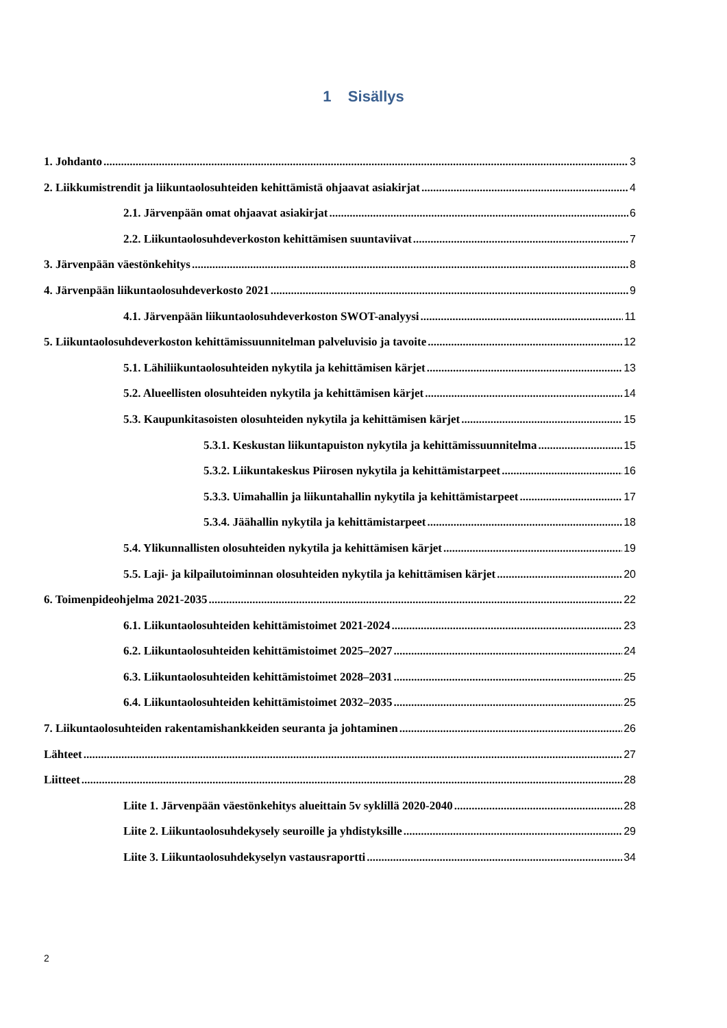1 Sisällys
1. Johdanto 3
2. Liikkumistrendit ja liikuntaolosuhteiden kehittämistä ohjaavat asiakirjat 4
2.1. Järvenpään omat ohjaavat asiakirjat 6
2.2. Liikuntaolosuhdeverkoston kehittämisen suuntaviivat 7
3. Järvenpään väestönkehitys 8
4. Järvenpään liikuntaolosuhdeverkosto 2021 9
4.1. Järvenpään liikuntaolosuhdeverkoston SWOT-analyysi 11
5. Liikuntaolosuhdeverkoston kehittämissuunnitelman palveluvisio ja tavoite 12
5.1. Lähiliikuntaolosuhteiden nykytila ja kehittämisen kärjet 13
5.2. Alueellisten olosuhteiden nykytila ja kehittämisen kärjet 14
5.3. Kaupunkitasoisten olosuhteiden nykytila ja kehittämisen kärjet 15
5.3.1. Keskustan liikuntapuiston nykytila ja kehittämissuunnitelma 15
5.3.2. Liikuntakeskus Piirosen nykytila ja kehittämistarpeet 16
5.3.3. Uimahallin ja liikuntahallin nykytila ja kehittämistarpeet 17
5.3.4. Jäähallin nykytila ja kehittämistarpeet 18
5.4. Ylikunnallisten olosuhteiden nykytila ja kehittämisen kärjet 19
5.5. Laji- ja kilpailutoiminnan olosuhteiden nykytila ja kehittämisen kärjet 20
6. Toimenpideohjelma 2021-2035 22
6.1. Liikuntaolosuhteiden kehittämistoimet 2021-2024 23
6.2. Liikuntaolosuhteiden kehittämistoimet 2025–2027 24
6.3. Liikuntaolosuhteiden kehittämistoimet 2028–2031 25
6.4. Liikuntaolosuhteiden kehittämistoimet 2032–2035 25
7. Liikuntaolosuhteiden rakentamishankkeiden seuranta ja johtaminen 26
Lähteet 27
Liitteet 28
Liite 1. Järvenpään väestönkehitys alueittain 5v syklillä 2020-2040 28
Liite 2. Liikuntaolosuhdekysely seuroille ja yhdistyksille 29
Liite 3. Liikuntaolosuhdekyselyn vastausraportti 34
2